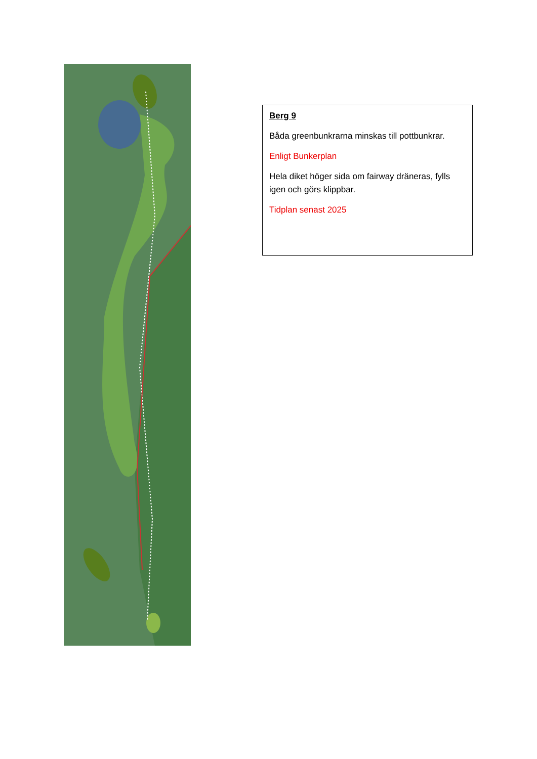Berg 9
Båda greenbunkrarna minskas till pottbunkrar.
Enligt Bunkerplan
Hela diket höger sida om fairway dräneras, fylls igen och görs klippbar.
Tidplan senast 2025